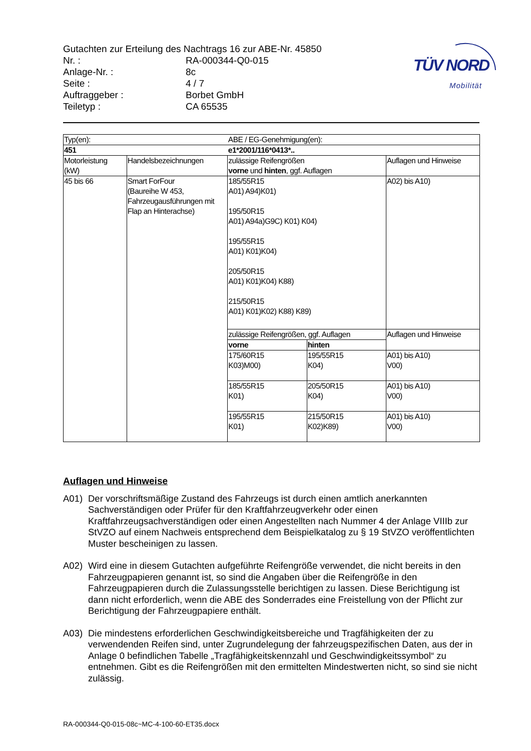Gutachten zur Erteilung des Nachtrags 16 zur ABE-Nr. 45850
| Nr. : | RA-000344-Q0-015 |
| Anlage-Nr. : | 8c |
| Seite : | 4 / 7 |
| Auftraggeber : | Borbet GmbH |
| Teiletyp : | CA 65535 |
TÜV NORD
Mobilität
| Typ(en): | | ABE / EG-Genehmigung(en): | | |
| 451 | | e1*2001/116*0413*.. | | |
| Motorleistung (kW) | Handelsbezeichnungen | zulässige Reifengrößen vorne und hinten , ggf. Auflagen | | Auflagen und Hinweise |
| 45 bis 66 | Smart ForFour (Baureihe W 453, Fahrzeugausführungen mit Flap an Hinterachse) | 185/55R15 A01) A94)K01) 195/50R15 A01) A94a)G9C) K01) K04) 195/55R15 A01) K01)K04) 205/50R15 A01) K01)K04) K88) 215/50R15 A01) K01)K02) K88) K89) | | A02) bis A10) |
| | | zulässige Reifengrößen, ggf. Auflagen | | Auflagen und Hinweise |
| | | vorne | hinten | |
| | | 175/60R15 K03)M00) | 195/55R15 K04) | A01) bis A10) V00) |
| | | 185/55R15 K01) | 205/50R15 K04) | A01) bis A10) V00) |
| | | 195/55R15 K01) | 215/50R15 K02)K89) | A01) bis A10) V00) |
Auflagen und Hinweise
A01) Der vorschriftsmäßige Zustand des Fahrzeugs ist durch einen amtlich anerkannten Sachverständigen oder Prüfer für den Kraftfahrzeugverkehr oder einen Kraftfahrzeugsachverständigen oder einen Angestellten nach Nummer 4 der Anlage VIIIb zur StVZO auf einem Nachweis entsprechend dem Beispielkatalog zu § 19 StVZO veröffentlichten Muster bescheinigen zu lassen.
A02) Wird eine in diesem Gutachten aufgeführte Reifengröße verwendet, die nicht bereits in den Fahrzeugpapieren genannt ist, so sind die Angaben über die Reifengröße in den Fahrzeugpapieren durch die Zulassungsstelle berichtigen zu lassen. Diese Berichtigung ist dann nicht erforderlich, wenn die ABE des Sonderrades eine Freistellung von der Pflicht zur Berichtigung der Fahrzeugpapiere enthält.
A03) Die mindestens erforderlichen Geschwindigkeitsbereiche und Tragfähigkeiten der zu verwendenden Reifen sind, unter Zugrundelegung der fahrzeugspezifischen Daten, aus der in Anlage 0 befindlichen Tabelle „Tragfähigkeitskennzahl und Geschwindigkeitssymbol“ zu entnehmen. Gibt es die Reifengrößen mit den ermittelten Mindestwerten nicht, so sind sie nicht zulässig.
RA-000344-Q0-015-08c~MC-4-100-60-ET35.docx